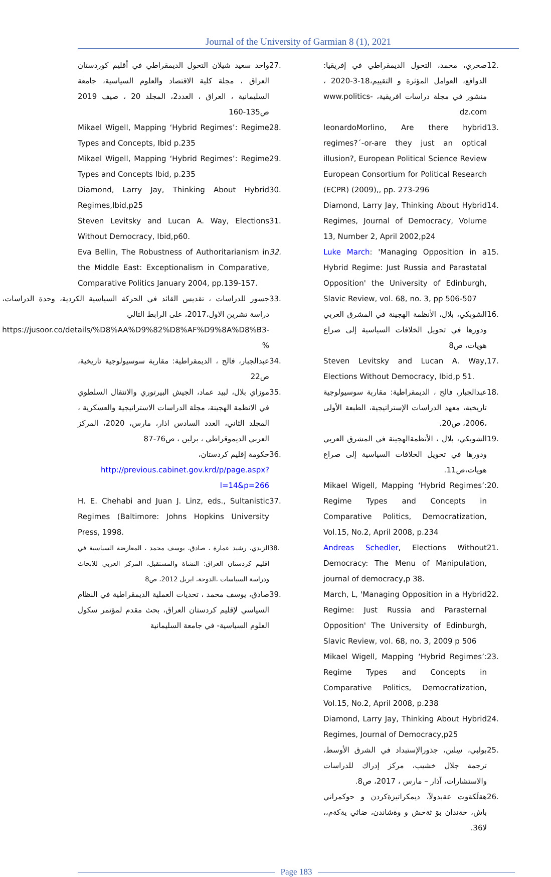Journal of the University of Garmian 8 (1), 2021
12. صخري، محمد، التحول الديمقراطي في إفريقيا: الدوافع، العوامل المؤثرة و التقييم،18-3-2020 ، منشور في مجلة دراسات افريقية، www.politics-dz.com
13. leonardoMorlino, Are there hybrid regimes?´-or-are they just an optical illusion?, European Political Science Review European Consortium for Political Research (ECPR) (2009),, pp. 273-296
14. Diamond, Larry Jay, Thinking About Hybrid Regimes, Journal of Democracy, Volume 13, Number 2, April 2002,p24
15. Luke March: 'Managing Opposition in a Hybrid Regime: Just Russia and Parastatal Opposition' the University of Edinburgh, Slavic Review, vol. 68, no. 3, pp 506-507
16. الشوبكي، بلال، الأنظمة الهجينة في المشرق العربي ودورها في تحويل الخلافات السياسية إلى صراع هويات، ص8
17. Steven Levitsky and Lucan A. Way, Elections Without Democracy, Ibid,p 51.
18. عبدالجبار، فالح ، الديمقراطية: مقاربة سوسيولوجية تاريخية، معهد الدراسات الإستراتيجية، الطبعة الأولى ،2006، ص20.
19. الشوبكي، بلال ، الأنظمةالهجينة في المشرق العربي ودورها في تحويل الخلافات السياسية إلى صراع هويات،ص11.
20. Mikael Wigell, Mapping ‘Hybrid Regimes’: Regime Types and Concepts in Comparative Politics, Democratization, Vol.15, No.2, April 2008, p.234
21. Andreas Schedler, Elections Without Democracy: The Menu of Manipulation, journal of democracy,p 38.
22. March, L, 'Managing Opposition in a Hybrid Regime: Just Russia and Parasternal Opposition' The University of Edinburgh, Slavic Review, vol. 68, no. 3, 2009 p 506
23. Mikael Wigell, Mapping ‘Hybrid Regimes’: Regime Types and Concepts in Comparative Politics, Democratization, Vol.15, No.2, April 2008, p.238
24. Diamond, Larry Jay, Thinking About Hybrid Regimes, Journal of Democracy,p25
25. بولبي، سِلين، جذورالإستبداد في الشرق الأوسط، ترجمة جلال خشيب، مركز إدراك للدراسات والاستشارات، آذار – مارس ، 2017، ص8.
26. هةلَكةوت عةبدولآ، ديمكراتيزةكردن و حوكمراني باش، خةندان بوَ ثةخش و وةشاندن، ضاثي يةكةم،، لا36.
27. واحد سعيد شيلان التحول الديمقراطي في أقليم كوردستان العراق ، مجلة كلية الاقتصاد والعلوم السياسية، جامعة السليمانية ، العراق ، العدد2، المجلد 20 ، صيف 2019 ص135-160
28. Mikael Wigell, Mapping ‘Hybrid Regimes’: Regime Types and Concepts, Ibid p.235
29. Mikael Wigell, Mapping ‘Hybrid Regimes’: Regime Types and Concepts Ibid, p.235
30. Diamond, Larry Jay, Thinking About Hybrid Regimes,Ibid,p25
31. Steven Levitsky and Lucan A. Way, Elections Without Democracy, Ibid,p60.
32. Eva Bellin, The Robustness of Authoritarianism in the Middle East: Exceptionalism in Comparative, Comparative Politics January 2004, pp.139-157.
33. جسور للدراسات ، تقديس القائد في الحركة السياسية الكردية، وحدة الدراسات، دراسة تشرين الاول،2017، على الرابط التالي
https://jusoor.co/details/%D8%AA%D9%82%D8%AF%D9%8A%D8%B3-%
34. عبدالجبار، فالح ، الديمقراطية: مقاربة سوسيولوجية تاريخية، ص22
35. موزاي بلال، لبيد عماد، الجيش البيرتوري والانتقال السلطوي في الانظمة الهجينة، مجلة الدراسات الاستراتيجية والعسكرية ، المجلد الثاني، العدد السادس اذار، مارس، 2020، المركز العربي الديموقراطي ، برلين ، ص76-87
36. حكومة إقليم كردستان،
http://previous.cabinet.gov.krd/p/page.aspx?l=14&p=266
37. H. E. Chehabi and Juan J. Linz, eds., Sultanistic Regimes (Baltimore: Johns Hopkins University Press, 1998.
38. الزبدي، رشيد عمارة ، صادق، يوسف محمد ، المعارضة السياسية في اقليم كردستان العراق: النشاة والمستقبل، المركز العربي للابحاث ودراسة السياسات ،الدوحة، ابريل 2012، ص8
39. صادق، يوسف محمد ، تحديات العملية الديمقراطية في النظام السياسي لإقليم كردستان العراق، بحث مقدم لمؤتمر سكول العلوم السياسية- في جامعة السليمانية
Page 183